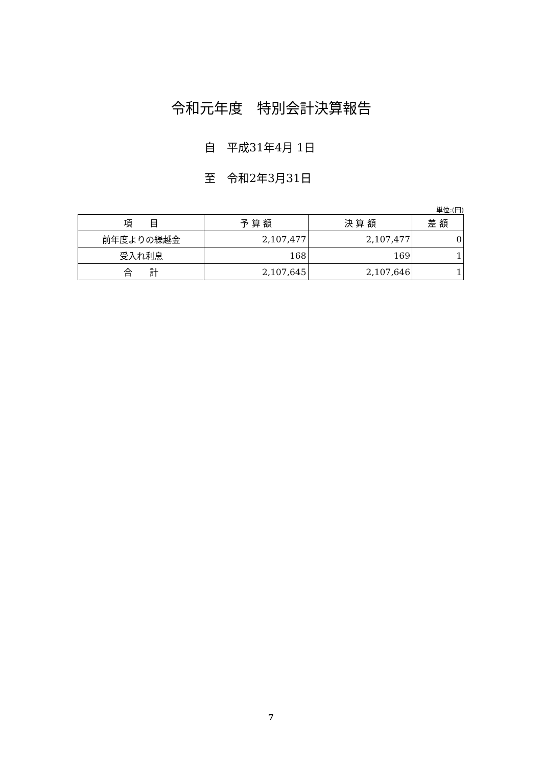令和元年度　特別会計決算報告
自　平成31年4月 1日
至　令和2年3月31日
単位:(円)
| 項 目 | 予 算 額 | 決 算 額 | 差 額 |
| --- | --- | --- | --- |
| 前年度よりの繰越金 | 2,107,477 | 2,107,477 | 0 |
| 受入れ利息 | 168 | 169 | 1 |
| 合 計 | 2,107,645 | 2,107,646 | 1 |
7